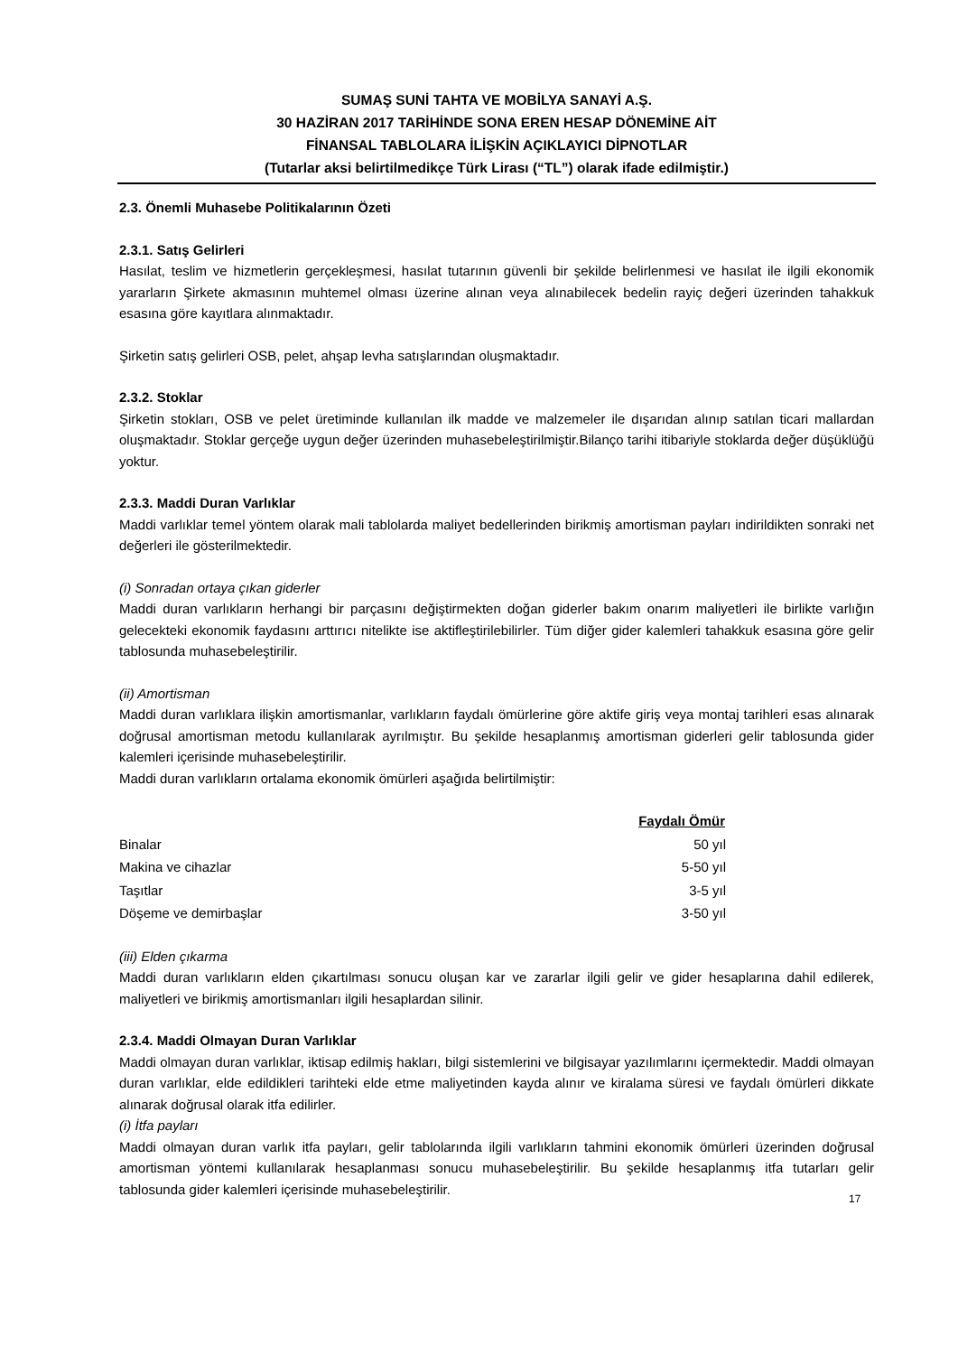SUMAŞ SUNİ TAHTA VE MOBİLYA SANAYİ A.Ş.
30 HAZİRAN 2017 TARİHİNDE SONA EREN HESAP DÖNEMİNE AİT
FİNANSAL TABLOLARA İLİŞKİN AÇIKLAYICI DİPNOTLAR
(Tutarlar aksi belirtilmedikçe Türk Lirası (“TL”) olarak ifade edilmiştir.)
2.3. Önemli Muhasebe Politikalarının Özeti
2.3.1. Satış Gelirleri
Hasılat, teslim ve hizmetlerin gerçekleşmesi, hasılat tutarının güvenli bir şekilde belirlenmesi ve hasılat ile ilgili ekonomik yararların Şirkete akmasının muhtemel olması üzerine alınan veya alınabilecek bedelin rayiç değeri üzerinden tahakkuk esasına göre kayıtlara alınmaktadır.
Şirketin satış gelirleri OSB, pelet, ahşap levha satışlarından oluşmaktadır.
2.3.2. Stoklar
Şirketin stokları, OSB ve pelet üretiminde kullanılan ilk madde ve malzemeler ile dışarıdan alınıp satılan ticari mallardan oluşmaktadır. Stoklar gerçeğe uygun değer üzerinden muhasebeleştirilmiştir.Bilanço tarihi itibariyle stoklarda değer düşüklüğü yoktur.
2.3.3. Maddi Duran Varlıklar
Maddi varlıklar temel yöntem olarak mali tablolarda maliyet bedellerinden birikmiş amortisman payları indirildikten sonraki net değerleri ile gösterilmektedir.
(i) Sonradan ortaya çıkan giderler
Maddi duran varlıkların herhangi bir parçasını değiştirmekten doğan giderler bakım onarım maliyetleri ile birlikte varlığın gelecekteki ekonomik faydasını arttırıcı nitelikte ise aktifleştirilebilirler. Tüm diğer gider kalemleri tahakkuk esasına göre gelir tablosunda muhasebeleştirilir.
(ii) Amortisman
Maddi duran varlıklara ilişkin amortismanlar, varlıkların faydalı ömürlerine göre aktife giriş veya montaj tarihleri esas alınarak doğrusal amortisman metodu kullanılarak ayrılmıştır. Bu şekilde hesaplanmış amortisman giderleri gelir tablosunda gider kalemleri içerisinde muhasebeleştirilir.
Maddi duran varlıkların ortalama ekonomik ömürleri aşağıda belirtilmiştir:
| | Faydalı Ömür |
| Binalar | 50 yıl |
| Makina ve cihazlar | 5-50 yıl |
| Taşıtlar | 3-5 yıl |
| Döşeme ve demirbaşlar | 3-50 yıl |
(iii) Elden çıkarma
Maddi duran varlıkların elden çıkartılması sonucu oluşan kar ve zararlar ilgili gelir ve gider hesaplarına dahil edilerek, maliyetleri ve birikmiş amortismanları ilgili hesaplardan silinir.
2.3.4. Maddi Olmayan Duran Varlıklar
Maddi olmayan duran varlıklar, iktisap edilmiş hakları, bilgi sistemlerini ve bilgisayar yazılımlarını içermektedir. Maddi olmayan duran varlıklar, elde edildikleri tarihteki elde etme maliyetinden kayda alınır ve kiralama süresi ve faydalı ömürleri dikkate alınarak doğrusal olarak itfa edilirler.
(i) İtfa payları
Maddi olmayan duran varlık itfa payları, gelir tablolarında ilgili varlıkların tahmini ekonomik ömürleri üzerinden doğrusal amortisman yöntemi kullanılarak hesaplanması sonucu muhasebeleştirilir. Bu şekilde hesaplanmış itfa tutarları gelir tablosunda gider kalemleri içerisinde muhasebeleştirilir.
17